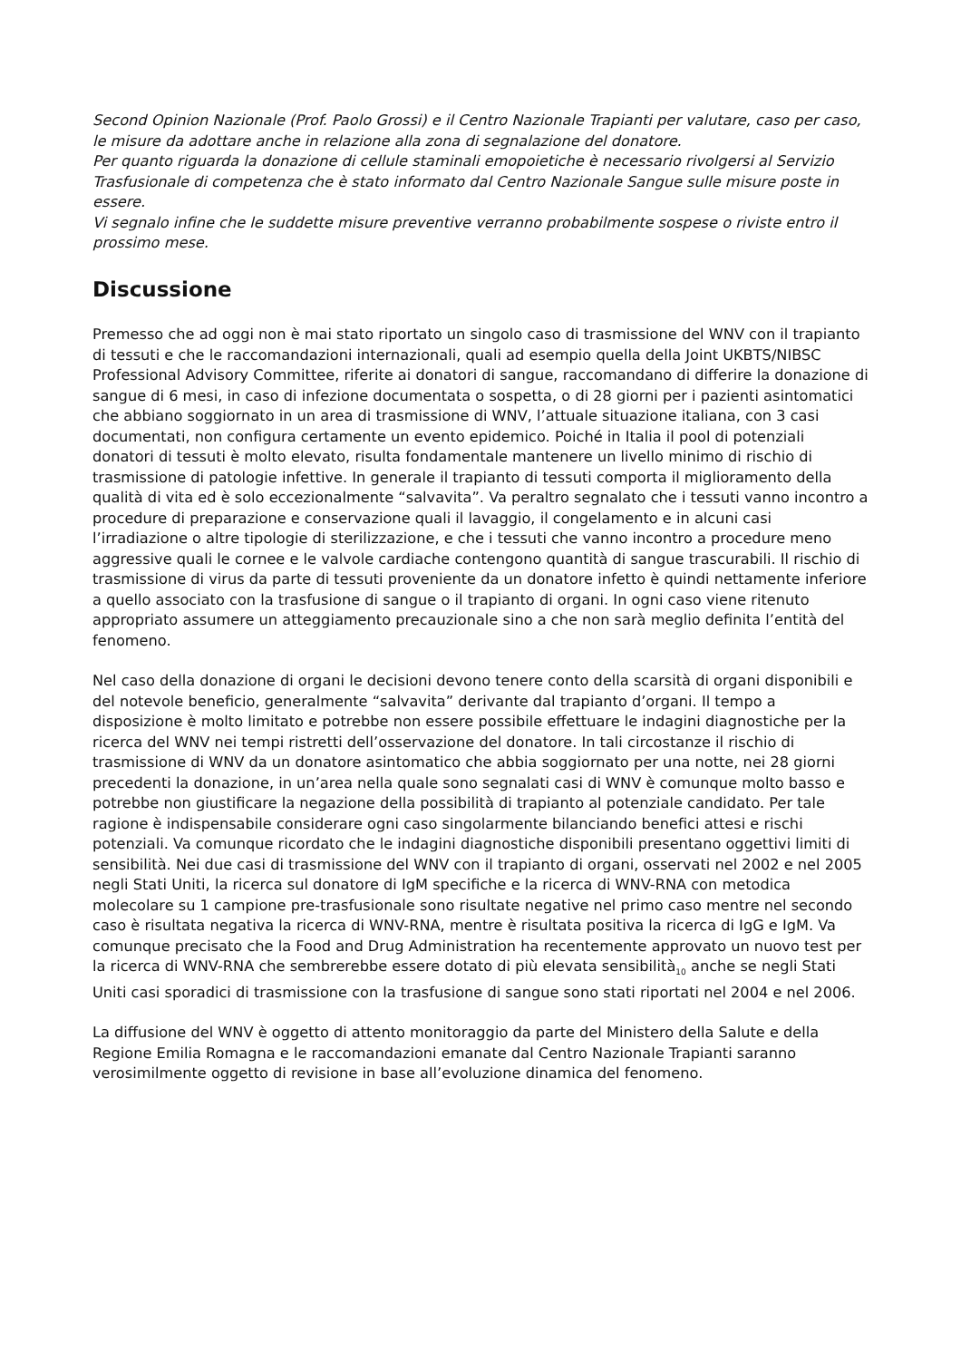Second Opinion Nazionale (Prof. Paolo Grossi) e il Centro Nazionale Trapianti per valutare, caso per caso, le misure da adottare anche in relazione alla zona di segnalazione del donatore.
Per quanto riguarda la donazione di cellule staminali emopoietiche è necessario rivolgersi al Servizio Trasfusionale di competenza che è stato informato dal Centro Nazionale Sangue sulle misure poste in essere.
Vi segnalo infine che le suddette misure preventive verranno probabilmente sospese o riviste entro il prossimo mese.
Discussione
Premesso che ad oggi non è mai stato riportato un singolo caso di trasmissione del WNV con il trapianto di tessuti e che le raccomandazioni internazionali, quali ad esempio quella della Joint UKBTS/NIBSC Professional Advisory Committee, riferite ai donatori di sangue, raccomandano di differire la donazione di sangue di 6 mesi, in caso di infezione documentata o sospetta, o di 28 giorni per i pazienti asintomatici che abbiano soggiornato in un area di trasmissione di WNV, l’attuale situazione italiana, con 3 casi documentati, non configura certamente un evento epidemico. Poiché in Italia il pool di potenziali donatori di tessuti è molto elevato, risulta fondamentale mantenere un livello minimo di rischio di trasmissione di patologie infettive. In generale il trapianto di tessuti comporta il miglioramento della qualità di vita ed è solo eccezionalmente “salvavita”. Va peraltro segnalato che i tessuti vanno incontro a procedure di preparazione e conservazione quali il lavaggio, il congelamento e in alcuni casi l’irradiazione o altre tipologie di sterilizzazione, e che i tessuti che vanno incontro a procedure meno aggressive quali le cornee e le valvole cardiache contengono quantità di sangue trascurabili. Il rischio di trasmissione di virus da parte di tessuti proveniente da un donatore infetto è quindi nettamente inferiore a quello associato con la trasfusione di sangue o il trapianto di organi. In ogni caso viene ritenuto appropriato assumere un atteggiamento precauzionale sino a che non sarà meglio definita l’entità del fenomeno.
Nel caso della donazione di organi le decisioni devono tenere conto della scarsità di organi disponibili e del notevole beneficio, generalmente “salvavita” derivante dal trapianto d’organi. Il tempo a disposizione è molto limitato e potrebbe non essere possibile effettuare le indagini diagnostiche per la ricerca del WNV nei tempi ristretti dell’osservazione del donatore. In tali circostanze il rischio di trasmissione di WNV da un donatore asintomatico che abbia soggiornato per una notte, nei 28 giorni precedenti la donazione, in un’area nella quale sono segnalati casi di WNV è comunque molto basso e potrebbe non giustificare la negazione della possibilità di trapianto al potenziale candidato. Per tale ragione è indispensabile considerare ogni caso singolarmente bilanciando benefici attesi e rischi potenziali. Va comunque ricordato che le indagini diagnostiche disponibili presentano oggettivi limiti di sensibilità. Nei due casi di trasmissione del WNV con il trapianto di organi, osservati nel 2002 e nel 2005 negli Stati Uniti, la ricerca sul donatore di IgM specifiche e la ricerca di WNV-RNA con metodica molecolare su 1 campione pre-trasfusionale sono risultate negative nel primo caso mentre nel secondo caso è risultata negativa la ricerca di WNV-RNA, mentre è risultata positiva la ricerca di IgG e IgM. Va comunque precisato che la Food and Drug Administration ha recentemente approvato un nuovo test per la ricerca di WNV-RNA che sembrerebbe essere dotato di più elevata sensibilità<sub>10</sub> anche se negli Stati Uniti casi sporadici di trasmissione con la trasfusione di sangue sono stati riportati nel 2004 e nel 2006.
La diffusione del WNV è oggetto di attento monitoraggio da parte del Ministero della Salute e della Regione Emilia Romagna e le raccomandazioni emanate dal Centro Nazionale Trapianti saranno verosimilmente oggetto di revisione in base all’evoluzione dinamica del fenomeno.